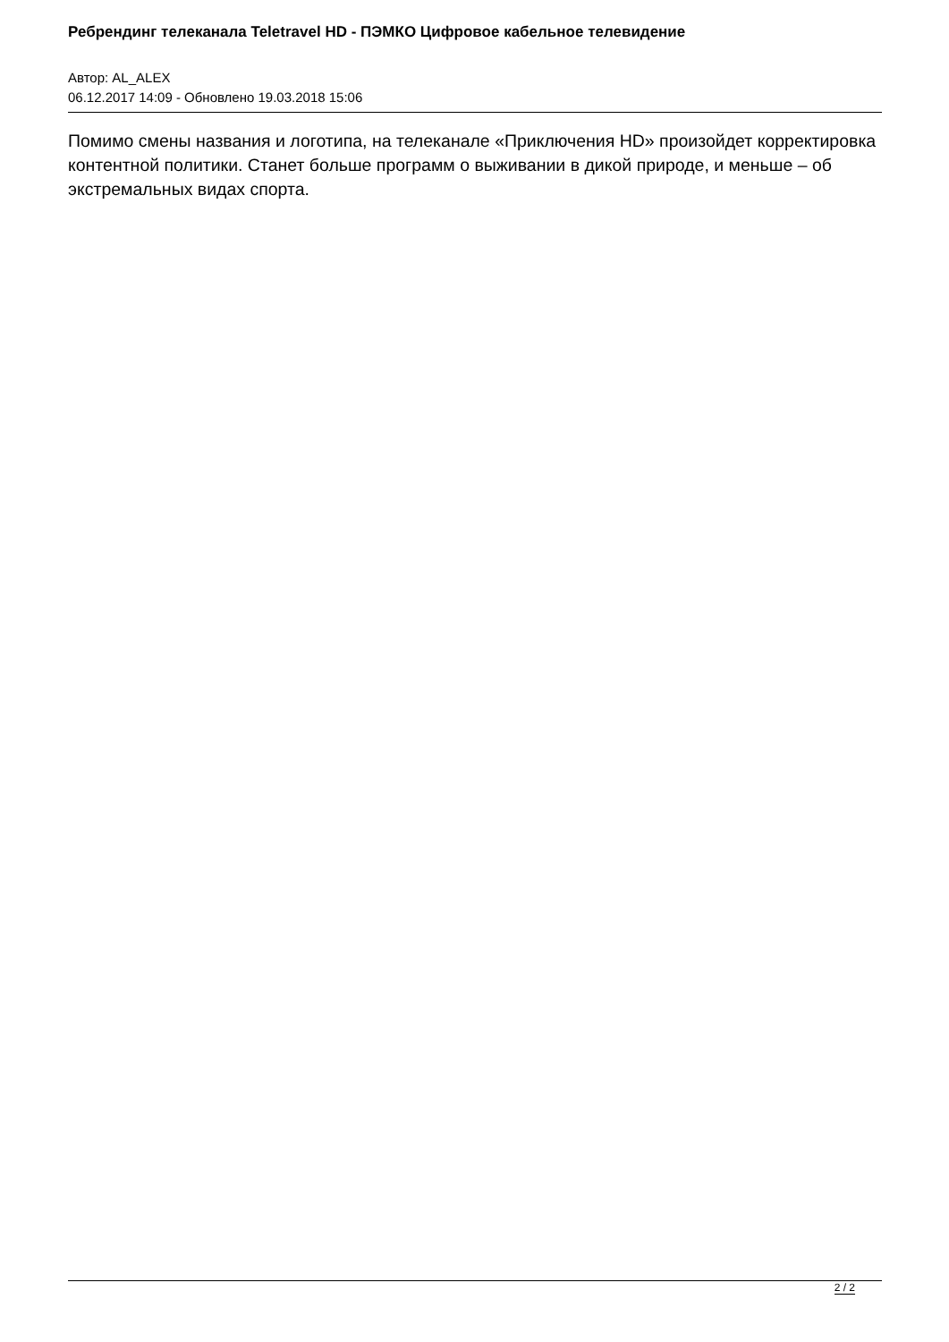Ребрендинг телеканала Teletravel HD - ПЭМКО Цифровое кабельное телевидение
Автор: AL_ALEX
06.12.2017 14:09 - Обновлено 19.03.2018 15:06
Помимо смены названия и логотипа, на телеканале «Приключения HD» произойдет корректировка контентной политики. Станет больше программ о выживании в дикой природе, и меньше – об экстремальных видах спорта.
2 / 2